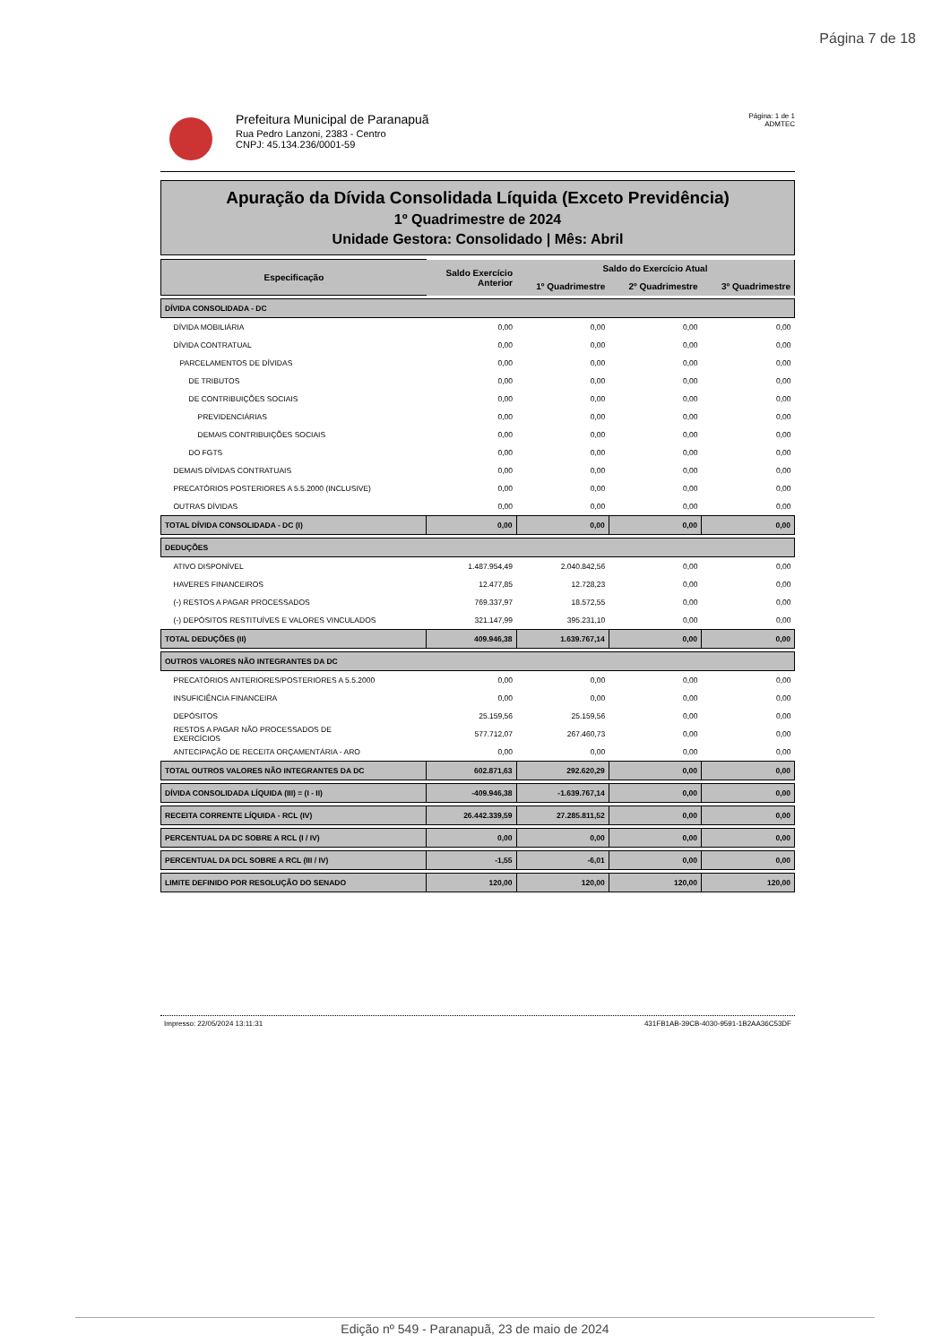Página 7 de 18
Prefeitura Municipal de Paranapuã
Rua Pedro Lanzoni, 2383 - Centro
CNPJ: 45.134.236/0001-59
Página: 1 de 1
ADMTEC
Apuração da Dívida Consolidada Líquida (Exceto Previdência)
1º Quadrimestre de 2024
Unidade Gestora: Consolidado | Mês: Abril
| Especificação | Saldo Exercício Anterior | Saldo do Exercício Atual | | |
| --- | --- | --- | --- | --- |
| | | 1º Quadrimestre | 2º Quadrimestre | 3º Quadrimestre |
| DÍVIDA CONSOLIDADA - DC | | | | |
| DÍVIDA MOBILIÁRIA | 0,00 | 0,00 | 0,00 | 0,00 |
| DÍVIDA CONTRATUAL | 0,00 | 0,00 | 0,00 | 0,00 |
| PARCELAMENTOS DE DÍVIDAS | 0,00 | 0,00 | 0,00 | 0,00 |
| DE TRIBUTOS | 0,00 | 0,00 | 0,00 | 0,00 |
| DE CONTRIBUIÇÕES SOCIAIS | 0,00 | 0,00 | 0,00 | 0,00 |
| PREVIDENCIÁRIAS | 0,00 | 0,00 | 0,00 | 0,00 |
| DEMAIS CONTRIBUIÇÕES SOCIAIS | 0,00 | 0,00 | 0,00 | 0,00 |
| DO FGTS | 0,00 | 0,00 | 0,00 | 0,00 |
| DEMAIS DÍVIDAS CONTRATUAIS | 0,00 | 0,00 | 0,00 | 0,00 |
| PRECATÓRIOS POSTERIORES A 5.5.2000 (INCLUSIVE) | 0,00 | 0,00 | 0,00 | 0,00 |
| OUTRAS DÍVIDAS | 0,00 | 0,00 | 0,00 | 0,00 |
| TOTAL DÍVIDA CONSOLIDADA - DC (I) | 0,00 | 0,00 | 0,00 | 0,00 |
| DEDUÇÕES | | | | |
| ATIVO DISPONÍVEL | 1.487.954,49 | 2.040.842,56 | 0,00 | 0,00 |
| HAVERES FINANCEIROS | 12.477,85 | 12.728,23 | 0,00 | 0,00 |
| (-) RESTOS A PAGAR PROCESSADOS | 769.337,97 | 18.572,55 | 0,00 | 0,00 |
| (-) DEPÓSITOS RESTITUÍVES E VALORES VINCULADOS | 321.147,99 | 395.231,10 | 0,00 | 0,00 |
| TOTAL DEDUÇÕES (II) | 409.946,38 | 1.639.767,14 | 0,00 | 0,00 |
| OUTROS VALORES NÃO INTEGRANTES DA DC | | | | |
| PRECATÓRIOS ANTERIORES/POSTERIORES A 5.5.2000 | 0,00 | 0,00 | 0,00 | 0,00 |
| INSUFICIÊNCIA FINANCEIRA | 0,00 | 0,00 | 0,00 | 0,00 |
| DEPÓSITOS | 25.159,56 | 25.159,56 | 0,00 | 0,00 |
| RESTOS A PAGAR NÃO PROCESSADOS DE EXERCÍCIOS | 577.712,07 | 267.460,73 | 0,00 | 0,00 |
| ANTECIPAÇÃO DE RECEITA ORÇAMENTÁRIA - ARO | 0,00 | 0,00 | 0,00 | 0,00 |
| TOTAL OUTROS VALORES NÃO INTEGRANTES DA DC | 602.871,63 | 292.620,29 | 0,00 | 0,00 |
| DÍVIDA CONSOLIDADA LÍQUIDA (III) = (I - II) | -409.946,38 | -1.639.767,14 | 0,00 | 0,00 |
| RECEITA CORRENTE LÍQUIDA - RCL (IV) | 26.442.339,59 | 27.285.811,52 | 0,00 | 0,00 |
| PERCENTUAL DA DC SOBRE A RCL (I / IV) | 0,00 | 0,00 | 0,00 | 0,00 |
| PERCENTUAL DA DCL SOBRE A RCL (III / IV) | -1,55 | -6,01 | 0,00 | 0,00 |
| LIMITE DEFINIDO POR RESOLUÇÃO DO SENADO | 120,00 | 120,00 | 120,00 | 120,00 |
Impresso: 22/05/2024 13:11:31 431FB1AB-39CB-4030-9591-1B2AA36C53DF
Edição nº 549 - Paranapuã, 23 de maio de 2024